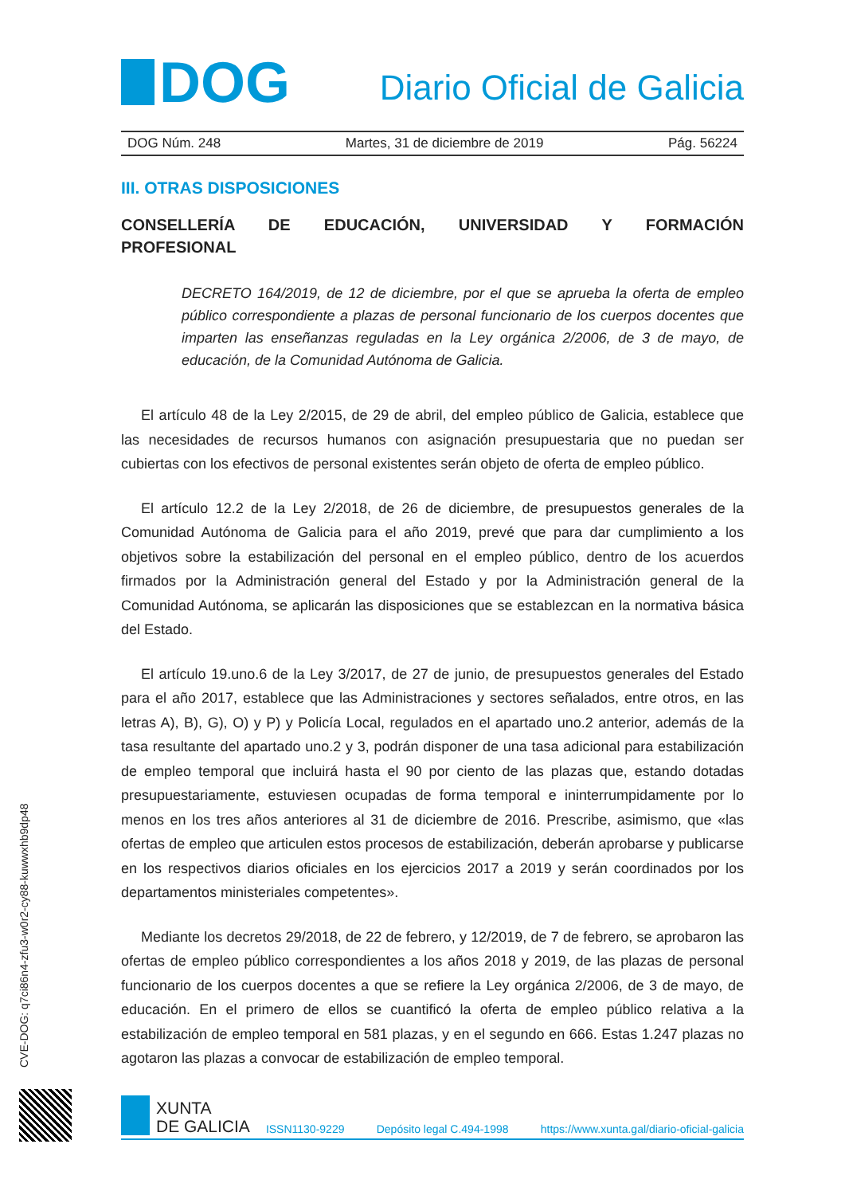DOG
Diario Oficial de Galicia
DOG Núm. 248 Martes, 31 de diciembre de 2019 Pág. 56224
III. OTRAS DISPOSICIONES
CONSELLERÍA DE EDUCACIÓN, UNIVERSIDAD Y FORMACIÓN
PROFESIONAL
DECRETO 164/2019, de 12 de diciembre, por el que se aprueba la oferta de empleo público correspondiente a plazas de personal funcionario de los cuerpos docentes que imparten las enseñanzas reguladas en la Ley orgánica 2/2006, de 3 de mayo, de educación, de la Comunidad Autónoma de Galicia.
El artículo 48 de la Ley 2/2015, de 29 de abril, del empleo público de Galicia, establece que las necesidades de recursos humanos con asignación presupuestaria que no puedan ser cubiertas con los efectivos de personal existentes serán objeto de oferta de empleo público.
El artículo 12.2 de la Ley 2/2018, de 26 de diciembre, de presupuestos generales de la Comunidad Autónoma de Galicia para el año 2019, prevé que para dar cumplimiento a los objetivos sobre la estabilización del personal en el empleo público, dentro de los acuerdos firmados por la Administración general del Estado y por la Administración general de la Comunidad Autónoma, se aplicarán las disposiciones que se establezcan en la normativa básica del Estado.
El artículo 19.uno.6 de la Ley 3/2017, de 27 de junio, de presupuestos generales del Estado para el año 2017, establece que las Administraciones y sectores señalados, entre otros, en las letras A), B), G), O) y P) y Policía Local, regulados en el apartado uno.2 anterior, además de la tasa resultante del apartado uno.2 y 3, podrán disponer de una tasa adicional para estabilización de empleo temporal que incluirá hasta el 90 por ciento de las plazas que, estando dotadas presupuestariamente, estuviesen ocupadas de forma temporal e ininterrumpidamente por lo menos en los tres años anteriores al 31 de diciembre de 2016. Prescribe, asimismo, que «las ofertas de empleo que articulen estos procesos de estabilización, deberán aprobarse y publicarse en los respectivos diarios oficiales en los ejercicios 2017 a 2019 y serán coordinados por los departamentos ministeriales competentes».
Mediante los decretos 29/2018, de 22 de febrero, y 12/2019, de 7 de febrero, se aprobaron las ofertas de empleo público correspondientes a los años 2018 y 2019, de las plazas de personal funcionario de los cuerpos docentes a que se refiere la Ley orgánica 2/2006, de 3 de mayo, de educación. En el primero de ellos se cuantificó la oferta de empleo público relativa a la estabilización de empleo temporal en 581 plazas, y en el segundo en 666. Estas 1.247 plazas no agotaron las plazas a convocar de estabilización de empleo temporal.
CVE-DOG: q7ci86n4-zfu3-w0r2-cy88-kuwwxhb9dp48
XUNTA
DE GALICIA
ISSN1130-9229 Depósito legal C.494-1998 https://www.xunta.gal/diario-oficial-galicia